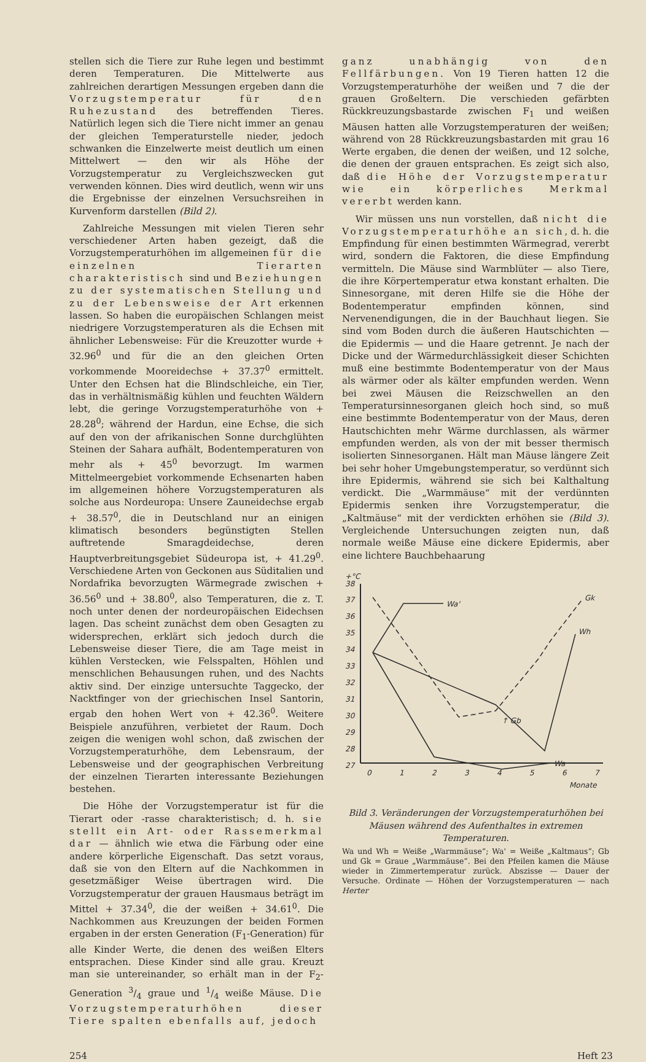stellen sich die Tiere zur Ruhe legen und bestimmt deren Temperaturen. Die Mittelwerte aus zahlreichen derartigen Messungen ergeben dann die Vorzugstemperatur für den Ruhezustand des betreffenden Tieres. Natürlich legen sich die Tiere nicht immer an genau der gleichen Temperaturstelle nieder, jedoch schwanken die Einzelwerte meist deutlich um einen Mittelwert — den wir als Höhe der Vorzugstemperatur zu Vergleichszwecken gut verwenden können. Dies wird deutlich, wenn wir uns die Ergebnisse der einzelnen Versuchsreihen in Kurvenform darstellen (Bild 2).
Zahlreiche Messungen mit vielen Tieren sehr verschiedener Arten haben gezeigt, daß die Vorzugstemperaturhöhen im allgemeinen für die einzelnen Tierarten charakteristisch sind und Beziehungen zu der systematischen Stellung und zu der Lebensweise der Art erkennen lassen. So haben die europäischen Schlangen meist niedrigere Vorzugstemperaturen als die Echsen mit ähnlicher Lebensweise: Für die Kreuzotter wurde + 32.96<sup>0</sup> und für die an den gleichen Orten vorkommende Mooreidechse + 37.37<sup>0</sup> ermittelt. Unter den Echsen hat die Blindschleiche, ein Tier, das in verhältnismäßig kühlen und feuchten Wäldern lebt, die geringe Vorzugstemperaturhöhe von + 28.28<sup>0</sup>; während der Hardun, eine Echse, die sich auf den von der afrikanischen Sonne durchglühten Steinen der Sahara aufhält, Bodentemperaturen von mehr als + 45<sup>0</sup> bevorzugt. Im warmen Mittelmeergebiet vorkommende Echsenarten haben im allgemeinen höhere Vorzugstemperaturen als solche aus Nordeuropa: Unsere Zauneidechse ergab + 38.57<sup>0</sup>, die in Deutschland nur an einigen klimatisch besonders begünstigten Stellen auftretende Smaragdeidechse, deren Hauptverbreitungsgebiet Südeuropa ist, + 41.29<sup>0</sup>. Verschiedene Arten von Geckonen aus Süditalien und Nordafrika bevorzugten Wärmegrade zwischen + 36.56<sup>0</sup> und + 38.80<sup>0</sup>, also Temperaturen, die z. T. noch unter denen der nordeuropäischen Eidechsen lagen. Das scheint zunächst dem oben Gesagten zu widersprechen, erklärt sich jedoch durch die Lebensweise dieser Tiere, die am Tage meist in kühlen Verstecken, wie Felsspalten, Höhlen und menschlichen Behausungen ruhen, und des Nachts aktiv sind. Der einzige untersuchte Taggecko, der Nacktfinger von der griechischen Insel Santorin, ergab den hohen Wert von + 42.36<sup>0</sup>. Weitere Beispiele anzuführen, verbietet der Raum. Doch zeigen die wenigen wohl schon, daß zwischen der Vorzugstemperaturhöhe, dem Lebensraum, der Lebensweise und der geographischen Verbreitung der einzelnen Tierarten interessante Beziehungen bestehen.
Die Höhe der Vorzugstemperatur ist für die Tierart oder -rasse charakteristisch; d. h. sie stellt ein Art- oder Rassemerkmal dar — ähnlich wie etwa die Färbung oder eine andere körperliche Eigenschaft. Das setzt voraus, daß sie von den Eltern auf die Nachkommen in gesetzmäßiger Weise übertragen wird. Die Vorzugstemperatur der grauen Hausmaus beträgt im Mittel + 37.34<sup>0</sup>, die der weißen + 34.61<sup>0</sup>. Die Nachkommen aus Kreuzungen der beiden Formen ergaben in der ersten Generation (F<sub>1</sub>-Generation) für alle Kinder Werte, die denen des weißen Elters entsprachen. Diese Kinder sind alle grau. Kreuzt man sie untereinander, so erhält man in der F<sub>2</sub>-Generation 3/4 graue und 1/4 weiße Mäuse. Die Vorzugstemperaturhöhen dieser Tiere spalten ebenfalls auf, jedoch
ganz unabhängig von den Fellfärbungen. Von 19 Tieren hatten 12 die Vorzugstemperaturhöhe der weißen und 7 die der grauen Großeltern. Die verschieden gefärbten Rückkreuzungsbastarde zwischen F<sub>1</sub> und weißen Mäusen hatten alle Vorzugstemperaturen der weißen; während von 28 Rückkreuzungsbastarden mit grau 16 Werte ergaben, die denen der weißen, und 12 solche, die denen der grauen entsprachen. Es zeigt sich also, daß die Höhe der Vorzugstemperatur wie ein körperliches Merkmal vererbt werden kann.
Wir müssen uns nun vorstellen, daß nicht die Vorzugstemperaturhöhe an sich, d. h. die Empfindung für einen bestimmten Wärmegrad, vererbt wird, sondern die Faktoren, die diese Empfindung vermitteln. Die Mäuse sind Warmblüter — also Tiere, die ihre Körpertemperatur etwa konstant erhalten. Die Sinnesorgane, mit deren Hilfe sie die Höhe der Bodentemperatur empfinden können, sind Nervenendigungen, die in der Bauchhaut liegen. Sie sind vom Boden durch die äußeren Hautschichten — die Epidermis — und die Haare getrennt. Je nach der Dicke und der Wärmedurchlässigkeit dieser Schichten muß eine bestimmte Bodentemperatur von der Maus als wärmer oder als kälter empfunden werden. Wenn bei zwei Mäusen die Reizschwellen an den Temperatursinnesorganen gleich hoch sind, so muß eine bestimmte Bodentemperatur von der Maus, deren Hautschichten mehr Wärme durchlassen, als wärmer empfunden werden, als von der mit besser thermisch isolierten Sinnesorganen. Hält man Mäuse längere Zeit bei sehr hoher Umgebungstemperatur, so verdünnt sich ihre Epidermis, während sie sich bei Kalthaltung verdickt. Die „Warmmäuse“ mit der verdünnten Epidermis senken ihre Vorzugstemperatur, die „Kaltmäuse“ mit der verdickten erhöhen sie (Bild 3). Vergleichende Untersuchungen zeigten nun, daß normale weiße Mäuse eine dickere Epidermis, aber eine lichtere Bauchbehaarung
+°C
38
37
36
35
34
33
32
31
30
29
28
27
0
1
2
3
4
5
6
7
Monate
Wa'
Wh
Wa
Gk
↑ Gb
Bild 3. Veränderungen der Vorzugstemperaturhöhen bei Mäusen während des Aufenthaltes in extremen Temperaturen.
Wa und Wh = Weiße „Warmmäuse“; Wa' = Weiße „Kaltmaus“; Gb und Gk = Graue „Warmmäuse“. Bei den Pfeilen kamen die Mäuse wieder in Zimmertemperatur zurück. Abszisse — Dauer der Versuche. Ordinate — Höhen der Vorzugstemperaturen — nach Herter
254 Heft 23